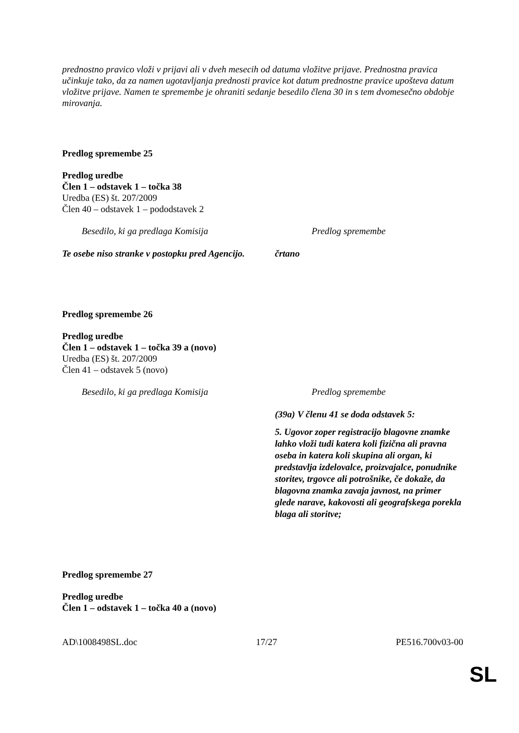prednostno pravico vloži v prijavi ali v dveh mesecih od datuma vložitve prijave. Prednostna pravica učinkuje tako, da za namen ugotavljanja prednosti pravice kot datum prednostne pravice upošteva datum vložitve prijave. Namen te spremembe je ohraniti sedanje besedilo člena 30 in s tem dvomesečno obdobje mirovanja.
Predlog spremembe 25
Predlog uredbe
Člen 1 – odstavek 1 – točka 38
Uredba (ES) št. 207/2009
Člen 40 – odstavek 1 – pododstavek 2
| Besedilo, ki ga predlaga Komisija | Predlog spremembe |
| Te osebe niso stranke v postopku pred Agencijo. | črtano |
Predlog spremembe 26
Predlog uredbe
Člen 1 – odstavek 1 – točka 39 a (novo)
Uredba (ES) št. 207/2009
Člen 41 – odstavek 5 (novo)
| Besedilo, ki ga predlaga Komisija | Predlog spremembe |
| | (39a) V členu 41 se doda odstavek 5: 5. Ugovor zoper registracijo blagovne znamke lahko vloži tudi katera koli fizična ali pravna oseba in katera koli skupina ali organ, ki predstavlja izdelovalce, proizvajalce, ponudnike storitev, trgovce ali potrošnike, če dokaže, da blagovna znamka zavaja javnost, na primer glede narave, kakovosti ali geografskega porekla blaga ali storitve; |
Predlog spremembe 27
Predlog uredbe
Člen 1 – odstavek 1 – točka 40 a (novo)
AD\1008498SL.doc 17/27 PE516.700v03-00
SL